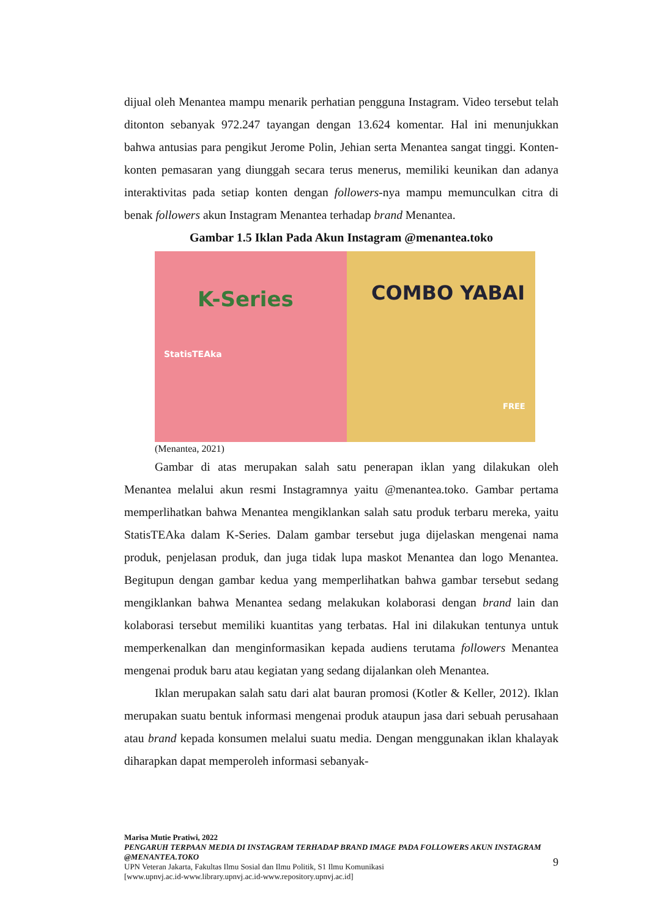dijual oleh Menantea mampu menarik perhatian pengguna Instagram. Video tersebut telah ditonton sebanyak 972.247 tayangan dengan 13.624 komentar. Hal ini menunjukkan bahwa antusias para pengikut Jerome Polin, Jehian serta Menantea sangat tinggi. Konten-konten pemasaran yang diunggah secara terus menerus, memiliki keunikan dan adanya interaktivitas pada setiap konten dengan followers-nya mampu memunculkan citra di benak followers akun Instagram Menantea terhadap brand Menantea.
Gambar 1.5 Iklan Pada Akun Instagram @menantea.toko
K-Series
StatisTEAka
COMBO YABAI
FREE
(Menantea, 2021)
Gambar di atas merupakan salah satu penerapan iklan yang dilakukan oleh Menantea melalui akun resmi Instagramnya yaitu @menantea.toko. Gambar pertama memperlihatkan bahwa Menantea mengiklankan salah satu produk terbaru mereka, yaitu StatisTEAka dalam K-Series. Dalam gambar tersebut juga dijelaskan mengenai nama produk, penjelasan produk, dan juga tidak lupa maskot Menantea dan logo Menantea. Begitupun dengan gambar kedua yang memperlihatkan bahwa gambar tersebut sedang mengiklankan bahwa Menantea sedang melakukan kolaborasi dengan brand lain dan kolaborasi tersebut memiliki kuantitas yang terbatas. Hal ini dilakukan tentunya untuk memperkenalkan dan menginformasikan kepada audiens terutama followers Menantea mengenai produk baru atau kegiatan yang sedang dijalankan oleh Menantea.
Iklan merupakan salah satu dari alat bauran promosi (Kotler & Keller, 2012). Iklan merupakan suatu bentuk informasi mengenai produk ataupun jasa dari sebuah perusahaan atau brand kepada konsumen melalui suatu media. Dengan menggunakan iklan khalayak diharapkan dapat memperoleh informasi sebanyak-
Marisa Mutie Pratiwi, 2022
PENGARUH TERPAAN MEDIA DI INSTAGRAM TERHADAP BRAND IMAGE PADA FOLLOWERS AKUN INSTAGRAM @MENANTEA.TOKO
UPN Veteran Jakarta, Fakultas Ilmu Sosial dan Ilmu Politik, S1 Ilmu Komunikasi
[www.upnvj.ac.id-www.library.upnvj.ac.id-www.repository.upnvj.ac.id]
9